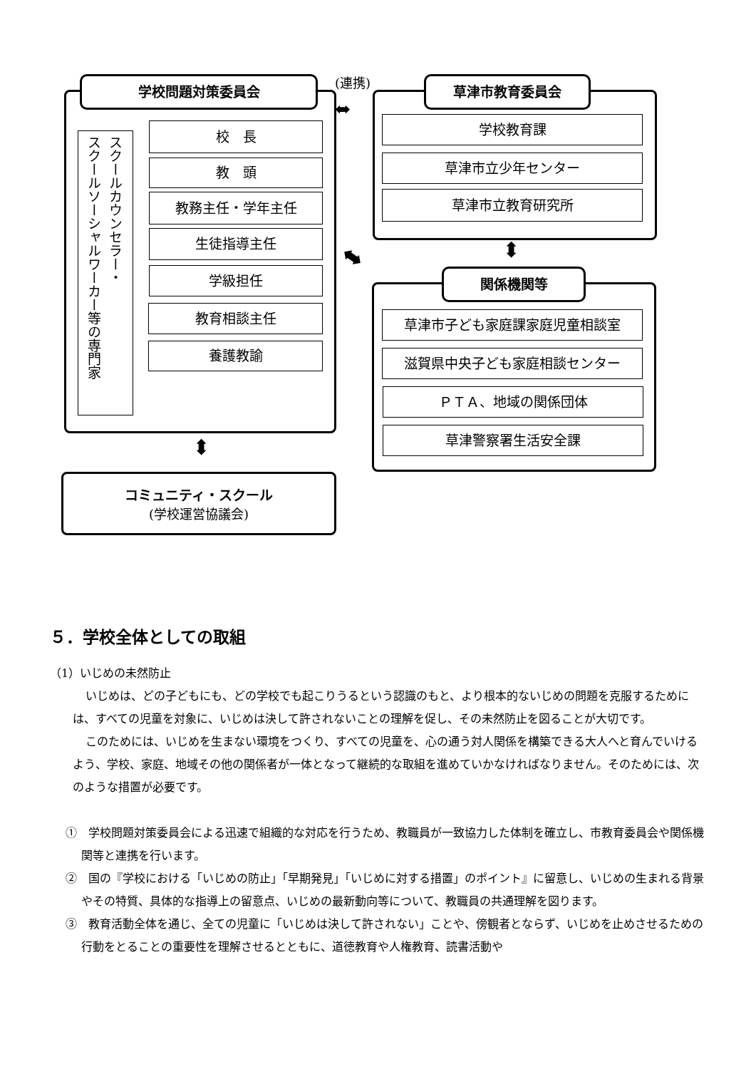学校問題対策委員会 (連携)
⬌
スクールカウンセラー・
スクールソーシャルワーカー等の専門家
校　長
教　頭
教務主任・学年主任
生徒指導主任
学級担任
教育相談主任
養護教諭
⬍
コミュニティ・スクール
(学校運営協議会)
草津市教育委員会
学校教育課
草津市立少年センター
草津市立教育研究所
⬍
⬌
関係機関等
草津市子ども家庭課家庭児童相談室
滋賀県中央子ども家庭相談センター
ＰＴＡ、地域の関係団体
草津警察署生活安全課
５．学校全体としての取組
（1）いじめの未然防止
いじめは、どの子どもにも、どの学校でも起こりうるという認識のもと、より根本的ないじめの問題を克服するためには、すべての児童を対象に、いじめは決して許されないことの理解を促し、その未然防止を図ることが大切です。
このためには、いじめを生まない環境をつくり、すべての児童を、心の通う対人関係を構築できる大人へと育んでいけるよう、学校、家庭、地域その他の関係者が一体となって継続的な取組を進めていかなければなりません。そのためには、次のような措置が必要です。
①　学校問題対策委員会による迅速で組織的な対応を行うため、教職員が一致協力した体制を確立し、市教育委員会や関係機関等と連携を行います。
②　国の『学校における「いじめの防止」「早期発見」「いじめに対する措置」のポイント』に留意し、いじめの生まれる背景やその特質、具体的な指導上の留意点、いじめの最新動向等について、教職員の共通理解を図ります。
③　教育活動全体を通じ、全ての児童に「いじめは決して許されない」ことや、傍観者とならず、いじめを止めさせるための行動をとることの重要性を理解させるとともに、道徳教育や人権教育、読書活動や